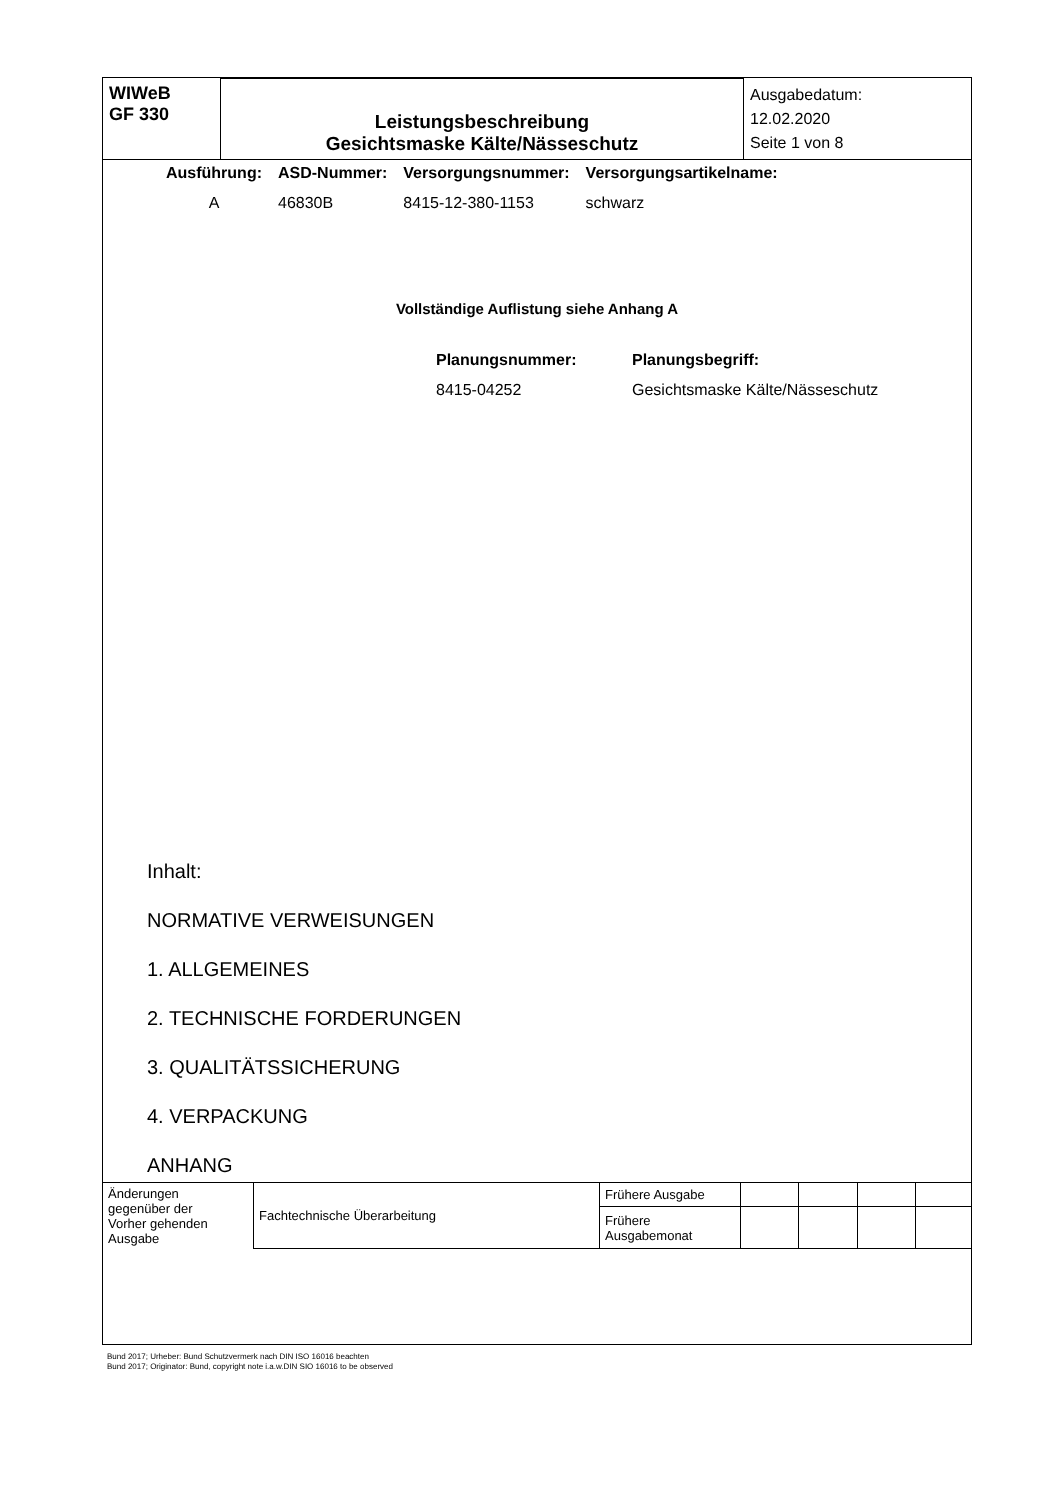| WIWeB GF 330 | Leistungsbeschreibung Gesichtsmaske Kälte/Nässeschutz | Ausgabedatum: 12.02.2020 Seite 1 von 8 |
| Ausführung: | ASD-Nummer: | Versorgungsnummer: | Versorgungsartikelname: |
| A | 46830B | 8415-12-380-1153 | schwarz |
Vollständige Auflistung siehe Anhang A
| Planungsnummer: | Planungsbegriff: |
| 8415-04252 | Gesichtsmaske Kälte/Nässeschutz |
Inhalt:
NORMATIVE VERWEISUNGEN
1. ALLGEMEINES
2. TECHNISCHE FORDERUNGEN
3. QUALITÄTSSICHERUNG
4. VERPACKUNG
ANHANG
| Änderungen gegenüber der Vorher gehenden Ausgabe | Fachtechnische Überarbeitung | Frühere Ausgabe | | | | |
| | | Frühere Ausgabemonat | | | | |
Bund 2017; Urheber: Bund Schutzvermerk nach DIN ISO 16016 beachten
Bund 2017; Originator: Bund, copyright note i.a.w.DIN SIO 16016 to be observed